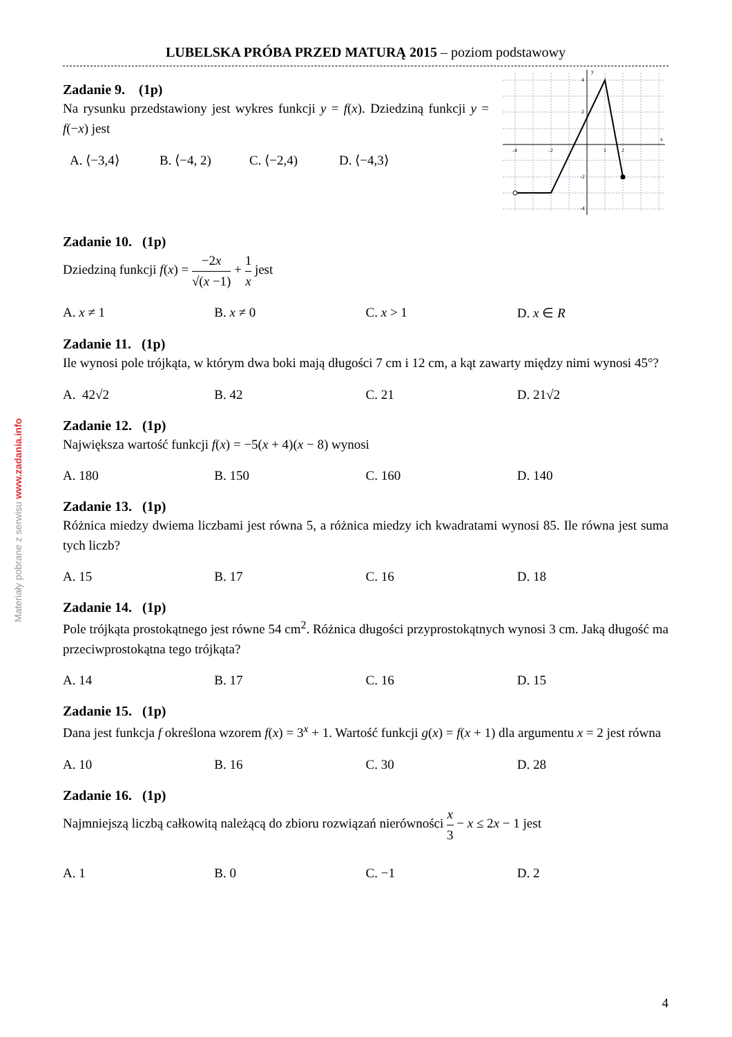Materiały pobrane z serwisu www.zadania.info
LUBELSKA PRÓBA PRZED MATURĄ 2015 – poziom podstawowy
y
x
4
2
-4
-2
1
2
-2
-4
Zadanie 9. (1p)
Na rysunku przedstawiony jest wykres funkcji y = f(x). Dziedziną funkcji y = f(−x) jest
A. ⟨−3,4⟩ B. ⟨−4, 2) C. ⟨−2,4) D. ⟨−4,3⟩
Zadanie 10. (1p)
Dziedziną funkcji f(x) = −2x √(x −1) + 1 x jest
A. x ≠ 1 B. x ≠ 0 C. x > 1 D. x ∈ R
Zadanie 11. (1p)
Ile wynosi pole trójkąta, w którym dwa boki mają długości 7 cm i 12 cm, a kąt zawarty między nimi wynosi 45°?
A. 42√2 B. 42 C. 21 D. 21√2
Zadanie 12. (1p)
Największa wartość funkcji f(x) = −5(x + 4)(x − 8) wynosi
A. 180 B. 150 C. 160 D. 140
Zadanie 13. (1p)
Różnica miedzy dwiema liczbami jest równa 5, a różnica miedzy ich kwadratami wynosi 85. Ile równa jest suma tych liczb?
A. 15 B. 17 C. 16 D. 18
Zadanie 14. (1p)
Pole trójkąta prostokątnego jest równe 54 cm<sup>2</sup>. Różnica długości przyprostokątnych wynosi 3 cm. Jaką długość ma przeciwprostokątna tego trójkąta?
A. 14 B. 17 C. 16 D. 15
Zadanie 15. (1p)
Dana jest funkcja f określona wzorem f(x) = 3<sup>x</sup> + 1. Wartość funkcji g(x) = f(x + 1) dla argumentu x = 2 jest równa
A. 10 B. 16 C. 30 D. 28
Zadanie 16. (1p)
Najmniejszą liczbą całkowitą należącą do zbioru rozwiązań nierówności x 3 − x ≤ 2x − 1 jest
A. 1 B. 0 C. −1 D. 2
4